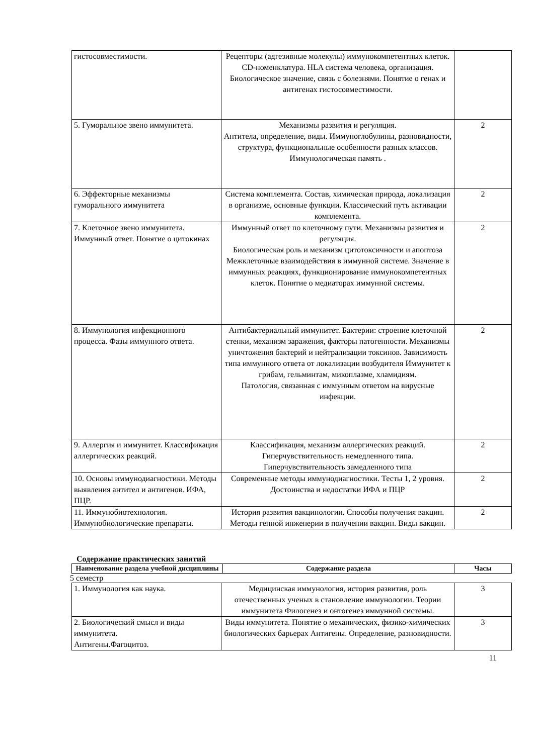| гистосовместимости. | Рецепторы (адгезивные молекулы) иммунокомпетентных клеток. CD-номенклатура. HLA система человека, организация. Биологическое значение, связь с болезнями. Понятие о генах и антигенах гистосовместимости. | |
| 5. Гуморальное звено иммунитета. | Механизмы развития и регуляция. Антитела, определение, виды. Иммуноглобулины, разновидности, структура, функциональные особенности разных классов. Иммунологическая память . | 2 |
| 6. Эффекторные механизмы гуморального иммунитета | Система комплемента. Состав, химическая природа, локализация в организме, основные функции. Классический путь активации комплемента. | 2 |
| 7. Клеточное звено иммунитета. Иммунный ответ. Понятие о цитокинах | Иммунный ответ по клеточному пути. Механизмы развития и регуляция. Биологическая роль и механизм цитотоксичности и апоптоза Межклеточные взаимодействия в иммунной системе. Значение в иммунных реакциях, функционирование иммунокомпетентных клеток. Понятие о медиаторах иммунной системы. | 2 |
| 8. Иммунология инфекционного процесса. Фазы иммунного ответа. | Антибактериальный иммунитет. Бактерии: строение клеточной стенки, механизм заражения, факторы патогенности. Механизмы уничтожения бактерий и нейтрализации токсинов. Зависимость типа иммунного ответа от локализации возбудителя Иммунитет к грибам, гельминтам, микоплазме, хламидиям. Патология, связанная с иммунным ответом на вирусные инфекции. | 2 |
| 9. Аллергия и иммунитет. Классификация аллергических реакций. | Классификация, механизм аллергических реакций. Гиперчувствительность немедленного типа. Гиперчувствительность замедленного типа | 2 |
| 10. Основы иммунодиагностики. Методы выявления антител и антигенов. ИФА, ПЦР. | Современные методы иммунодиагностики. Тесты 1, 2 уровня. Достоинства и недостатки ИФА и ПЦР | 2 |
| 11. Иммунобиотехнология. Иммунобиологические препараты. | История развития вакцинологии. Способы получения вакцин. Методы генной инженерии в получении вакцин. Виды вакцин. | 2 |
Содержание практических занятий
| Наименование раздела учебной дисциплины | Содержание раздела | Часы |
| --- | --- | --- |
5 семестр
| 1. Иммунология как наука. | Медицинская иммунология, история развития, роль отечественных ученых в становление иммунологии. Теории иммунитета Филогенез и онтогенез иммунной системы. | 3 |
| 2. Биологический смысл и виды иммунитета. Антигены.Фагоцитоз. | Виды иммунитета. Понятие о механических, физико-химических биологических барьерах Антигены. Определение, разновидности. | 3 |
11